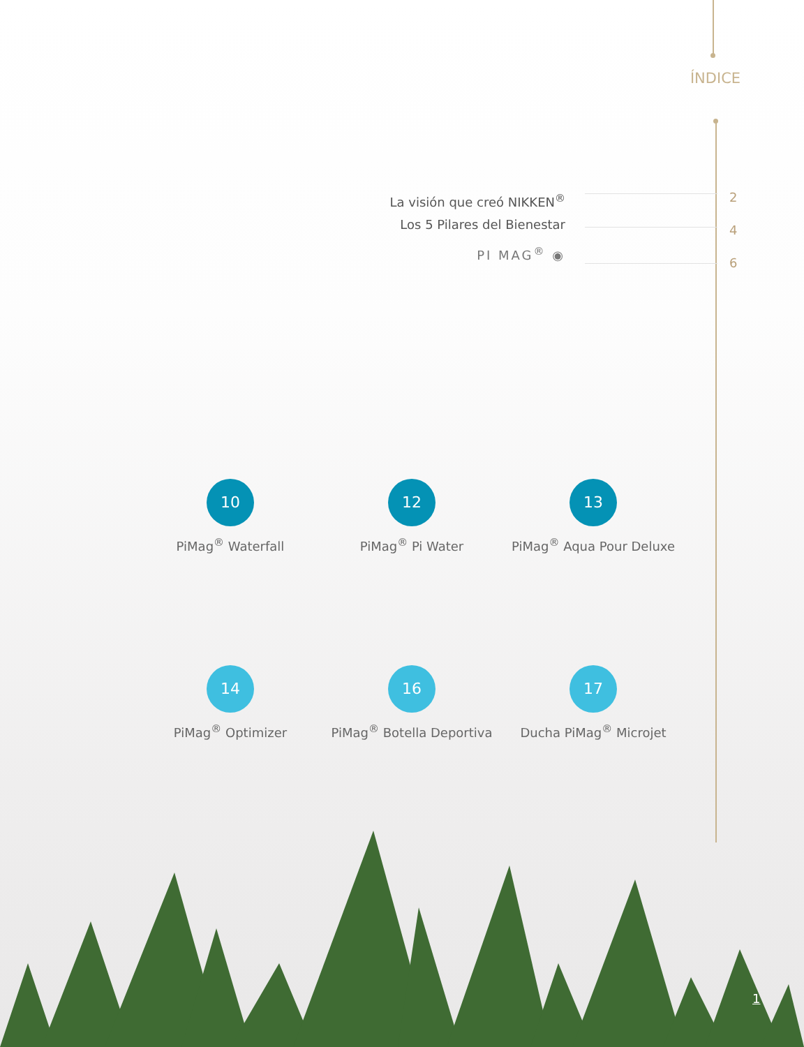ÍNDICE
La visión que creó NIKKEN<sup>®</sup>
Los 5 Pilares del Bienestar
PI MAG<sup>®</sup> ◉
2
4
6
10
PiMag<sup>®</sup> Waterfall
12
PiMag<sup>®</sup> Pi Water
13
PiMag<sup>®</sup> Aqua Pour Deluxe
14
PiMag<sup>®</sup> Optimizer
16
PiMag<sup>®</sup> Botella Deportiva
17
Ducha PiMag<sup>®</sup> Microjet
1